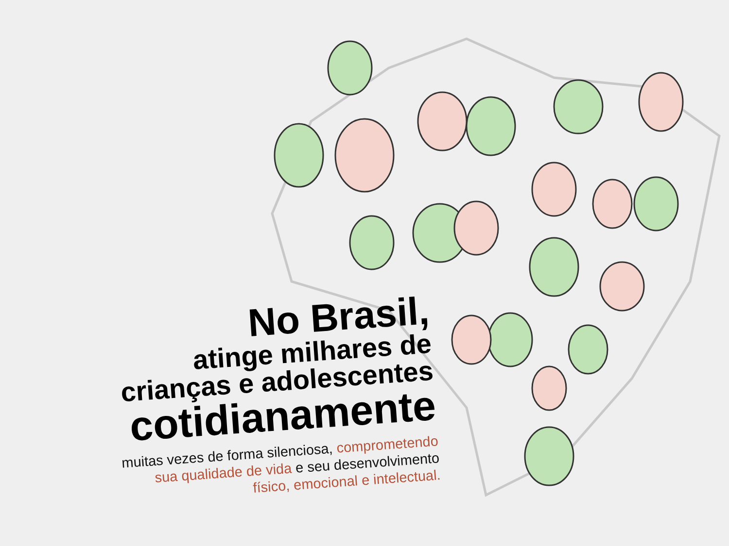No Brasil,
atinge milhares de
crianças e adolescentes
cotidianamente
muitas vezes de forma silenciosa, comprometendo
sua qualidade de vida e seu desenvolvimento
físico, emocional e intelectual.